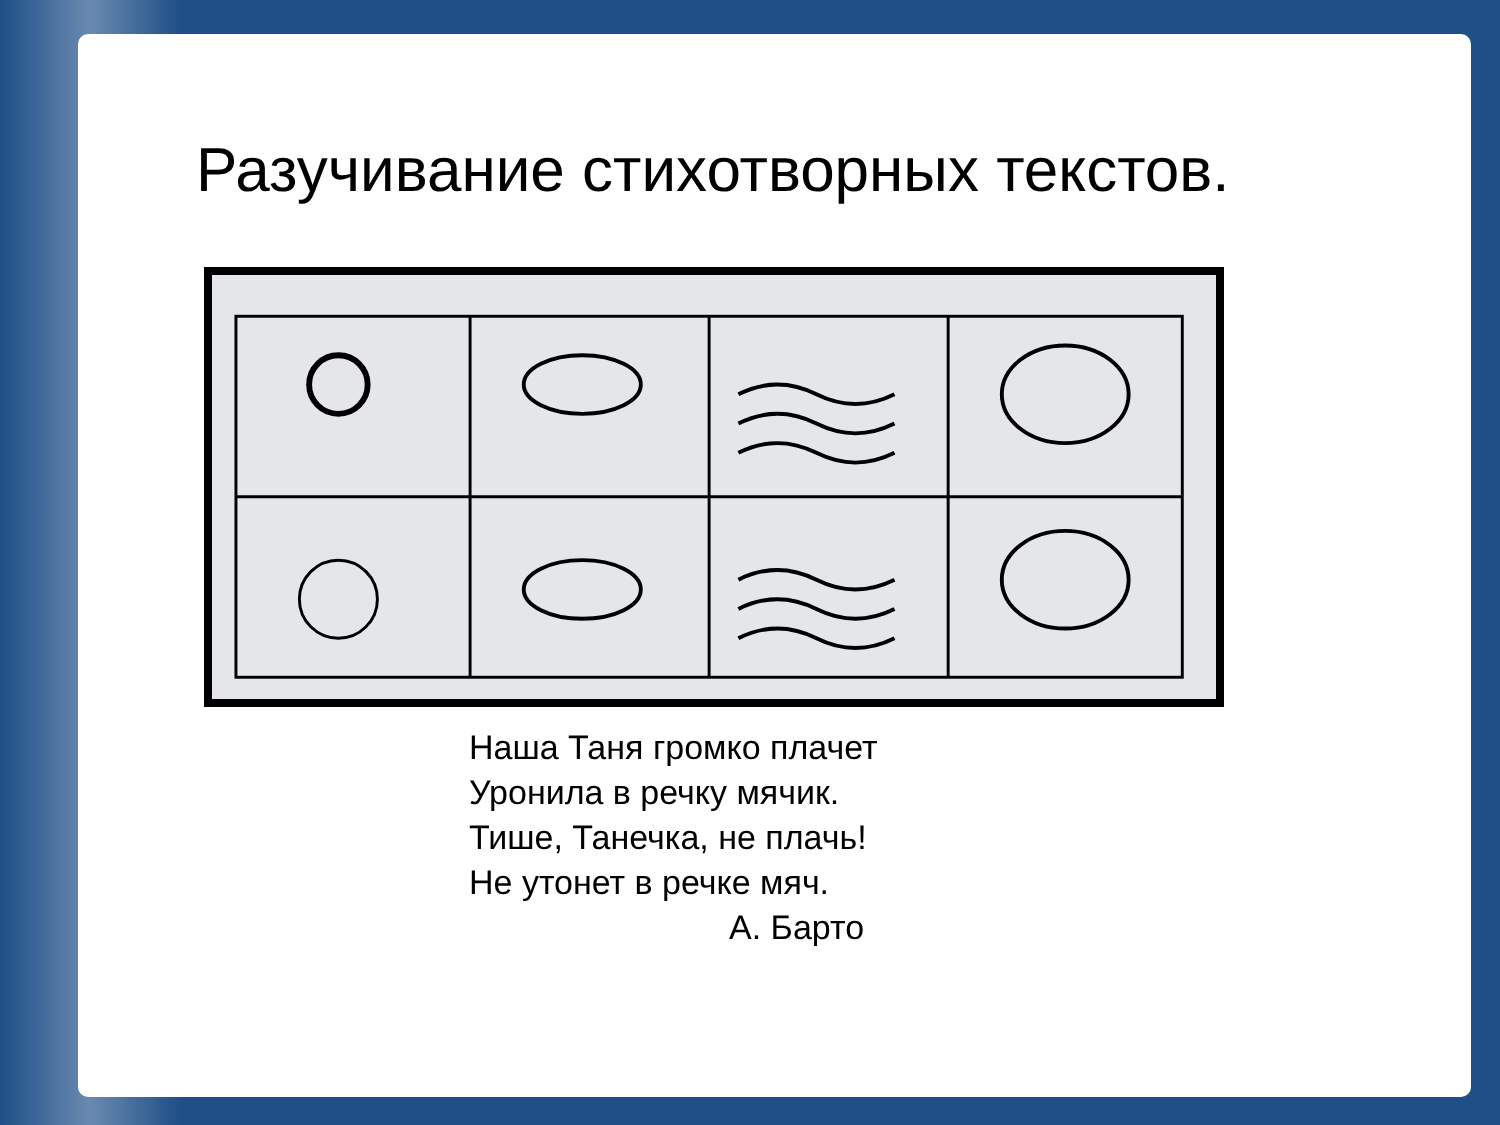Разучивание стихотворных текстов.
Наша Таня громко плачет
Уронила в речку мячик.
Тише, Танечка, не плачь!
Не утонет в речке мяч.
А. Барто